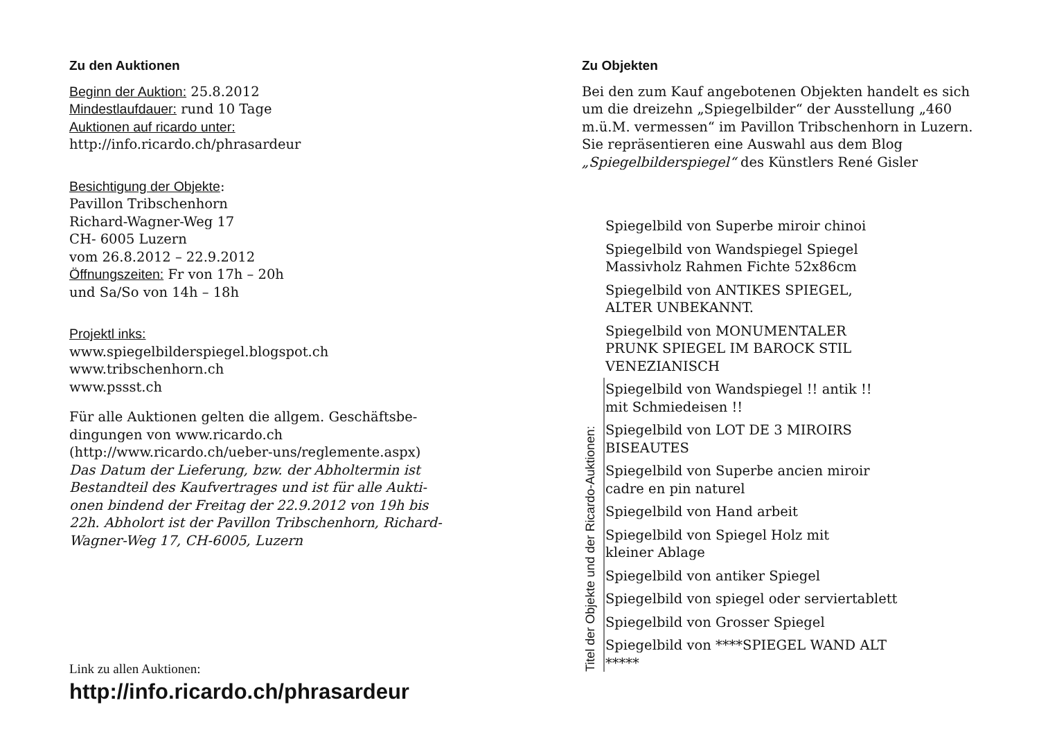Zu den Auktionen
Beginn der Auktion: 25.8.2012
Mindestlaufdauer: rund 10 Tage
Auktionen auf ricardo unter:
http://info.ricardo.ch/phrasardeur
Besichtigung der Objekte:
Pavillon Tribschenhorn
Richard-Wagner-Weg 17
CH- 6005 Luzern
vom 26.8.2012 – 22.9.2012
Öffnungszeiten: Fr von 17h – 20h
und Sa/So von 14h – 18h
Projektl inks:
www.spiegelbilderspiegel.blogspot.ch
www.tribschenhorn.ch
www.pssst.ch
Für alle Auktionen gelten die allgem. Geschäftsbe-dingungen von www.ricardo.ch (http://www.ricardo.ch/ueber-uns/reglemente.aspx)
Das Datum der Lieferung, bzw. der Abholtermin ist Bestandteil des Kaufvertrages und ist für alle Aukti-onen bindend der Freitag der 22.9.2012 von 19h bis 22h. Abholort ist der Pavillon Tribschenhorn, Richard-Wagner-Weg 17, CH-6005, Luzern
Link zu allen Auktionen:
http://info.ricardo.ch/phrasardeur
Zu Objekten
Bei den zum Kauf angebotenen Objekten handelt es sich um die dreizehn „Spiegelbilder“ der Ausstellung „460 m.ü.M. vermessen“ im Pavillon Tribschenhorn in Luzern. Sie repräsentieren eine Auswahl aus dem Blog „Spiegelbilderspiegel“ des Künstlers René Gisler
Titel der Objekte und der Ricardo-Auktionen:
Spiegelbild von Superbe miroir chinoi
Spiegelbild von Wandspiegel Spiegel
Massivholz Rahmen Fichte 52x86cm
Spiegelbild von ANTIKES SPIEGEL,
ALTER UNBEKANNT.
Spiegelbild von MONUMENTALER
PRUNK SPIEGEL IM BAROCK STIL
VENEZIANISCH
Spiegelbild von Wandspiegel !! antik !!
mit Schmiedeisen !!
Spiegelbild von LOT DE 3 MIROIRS
BISEAUTES
Spiegelbild von Superbe ancien miroir
cadre en pin naturel
Spiegelbild von Hand arbeit
Spiegelbild von Spiegel Holz mit
kleiner Ablage
Spiegelbild von antiker Spiegel
Spiegelbild von spiegel oder serviertablett
Spiegelbild von Grosser Spiegel
Spiegelbild von ****SPIEGEL WAND ALT
*****